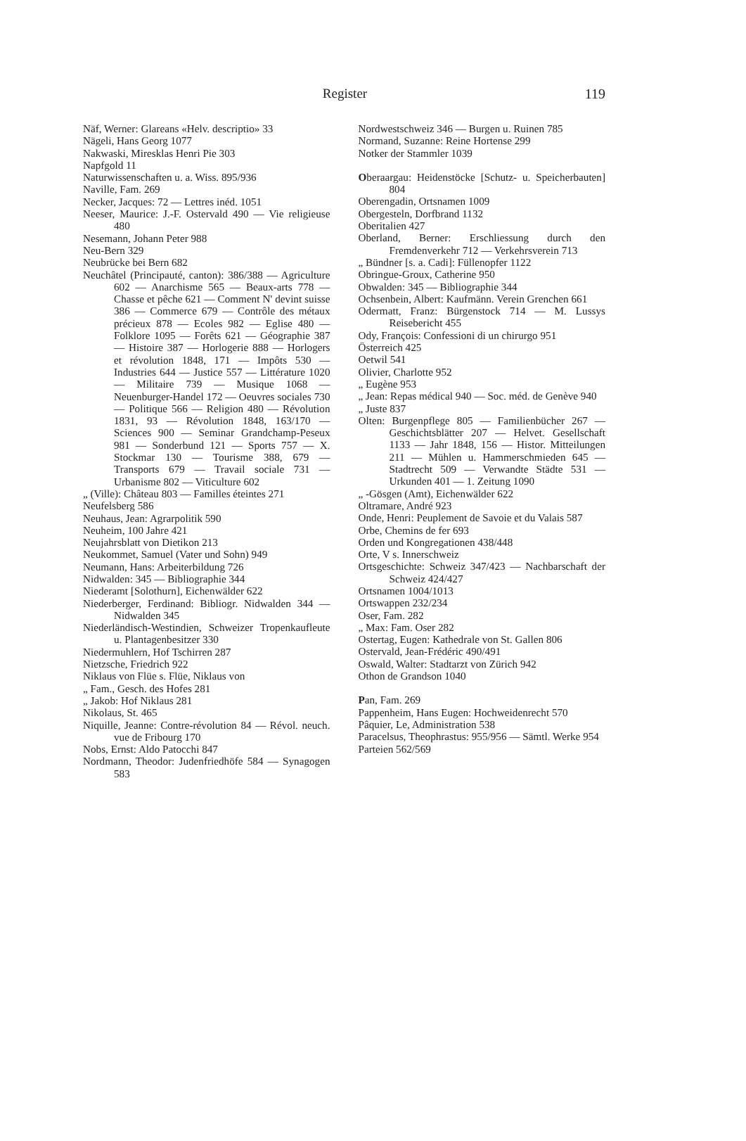Register
119
Näf, Werner: Glareans «Helv. descriptio» 33
Nägeli, Hans Georg 1077
Nakwaski, Miresklas Henri Pie 303
Napfgold 11
Naturwissenschaften u. a. Wiss. 895/936
Naville, Fam. 269
Necker, Jacques: 72 — Lettres inéd. 1051
Neeser, Maurice: J.-F. Ostervald 490 — Vie religieuse 480
Nesemann, Johann Peter 988
Neu-Bern 329
Neubrücke bei Bern 682
Neuchâtel (Principauté, canton): 386/388 — Agriculture 602 — Anarchisme 565 — Beaux-arts 778 — Chasse et pêche 621 — Comment N' devint suisse 386 — Commerce 679 — Contrôle des métaux précieux 878 — Ecoles 982 — Eglise 480 — Folklore 1095 — Forêts 621 — Géographie 387 — Histoire 387 — Horlogerie 888 — Horlogers et révolution 1848, 171 — Impôts 530 — Industries 644 — Justice 557 — Littérature 1020 — Militaire 739 — Musique 1068 — Neuenburger-Handel 172 — Oeuvres sociales 730 — Politique 566 — Religion 480 — Révolution 1831, 93 — Révolution 1848, 163/170 — Sciences 900 — Seminar Grandchamp-Peseux 981 — Sonderbund 121 — Sports 757 — X. Stockmar 130 — Tourisme 388, 679 — Transports 679 — Travail sociale 731 — Urbanisme 802 — Viticulture 602
„ (Ville): Château 803 — Familles éteintes 271
Neufelsberg 586
Neuhaus, Jean: Agrarpolitik 590
Neuheim, 100 Jahre 421
Neujahrsblatt von Dietikon 213
Neukommet, Samuel (Vater und Sohn) 949
Neumann, Hans: Arbeiterbildung 726
Nidwalden: 345 — Bibliographie 344
Niederamt [Solothurn], Eichenwälder 622
Niederberger, Ferdinand: Bibliogr. Nidwalden 344 — Nidwalden 345
Niederländisch-Westindien, Schweizer Tropenkaufleute u. Plantagenbesitzer 330
Niedermuhlern, Hof Tschirren 287
Nietzsche, Friedrich 922
Niklaus von Flüe s. Flüe, Niklaus von
„ Fam., Gesch. des Hofes 281
„ Jakob: Hof Niklaus 281
Nikolaus, St. 465
Niquille, Jeanne: Contre-révolution 84 — Révol. neuch. vue de Fribourg 170
Nobs, Ernst: Aldo Patocchi 847
Nordmann, Theodor: Judenfriedhöfe 584 — Synagogen 583
Nordwestschweiz 346 — Burgen u. Ruinen 785
Normand, Suzanne: Reine Hortense 299
Notker der Stammler 1039
Oberaargau: Heidenstöcke [Schutz- u. Speicherbauten] 804
Oberengadin, Ortsnamen 1009
Obergesteln, Dorfbrand 1132
Oberitalien 427
Oberland, Berner: Erschliessung durch den Fremdenverkehr 712 — Verkehrsverein 713
„ Bündner [s. a. Cadi]: Füllenopfer 1122
Obringue-Groux, Catherine 950
Obwalden: 345 — Bibliographie 344
Ochsenbein, Albert: Kaufmänn. Verein Grenchen 661
Odermatt, Franz: Bürgenstock 714 — M. Lussys Reisebericht 455
Ody, François: Confessioni di un chirurgo 951
Österreich 425
Oetwil 541
Olivier, Charlotte 952
„ Eugène 953
„ Jean: Repas médical 940 — Soc. méd. de Genève 940
„ Juste 837
Olten: Burgenpflege 805 — Familienbücher 267 — Geschichtsblätter 207 — Helvet. Gesellschaft 1133 — Jahr 1848, 156 — Histor. Mitteilungen 211 — Mühlen u. Hammerschmieden 645 — Stadtrecht 509 — Verwandte Städte 531 — Urkunden 401 — 1. Zeitung 1090
„ -Gösgen (Amt), Eichenwälder 622
Oltramare, André 923
Onde, Henri: Peuplement de Savoie et du Valais 587
Orbe, Chemins de fer 693
Orden und Kongregationen 438/448
Orte, V s. Innerschweiz
Ortsgeschichte: Schweiz 347/423 — Nachbarschaft der Schweiz 424/427
Ortsnamen 1004/1013
Ortswappen 232/234
Oser, Fam. 282
„ Max: Fam. Oser 282
Ostertag, Eugen: Kathedrale von St. Gallen 806
Ostervald, Jean-Frédéric 490/491
Oswald, Walter: Stadtarzt von Zürich 942
Othon de Grandson 1040
Pan, Fam. 269
Pappenheim, Hans Eugen: Hochweidenrecht 570
Pâquier, Le, Administration 538
Paracelsus, Theophrastus: 955/956 — Sämtl. Werke 954
Parteien 562/569